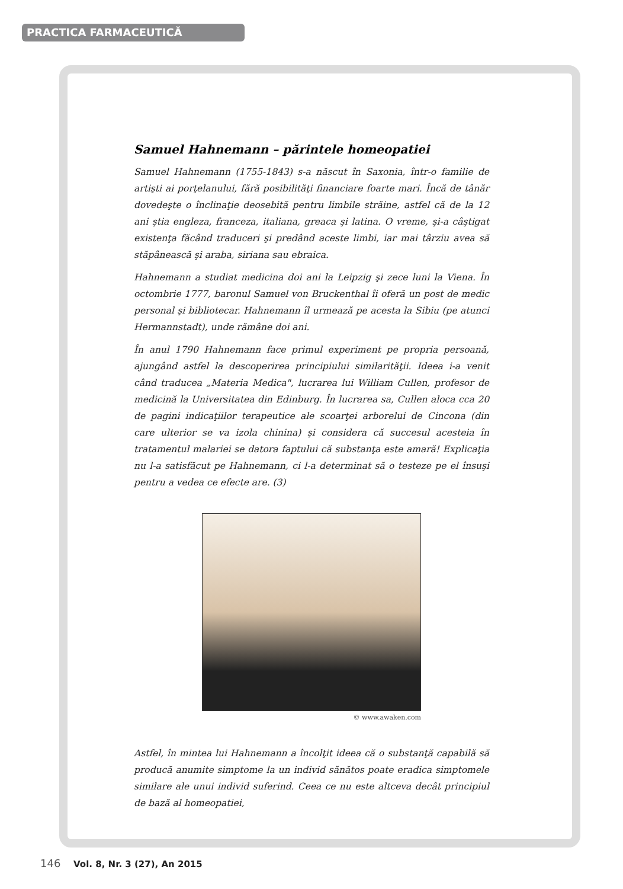PRACTICA FARMACEUTICĂ
Samuel Hahnemann – părintele homeopatiei
Samuel Hahnemann (1755-1843) s-a născut în Saxonia, într-o familie de artişti ai porţelanului, fără posibilităţi financiare foarte mari. Încă de tânăr dovedeşte o înclinaţie deosebită pentru limbile străine, astfel că de la 12 ani ştia engleza, franceza, italiana, greaca şi latina. O vreme, şi-a câştigat existenţa făcând traduceri şi predând aceste limbi, iar mai târziu avea să stăpânească şi araba, siriana sau ebraica.
Hahnemann a studiat medicina doi ani la Leipzig şi zece luni la Viena. În octombrie 1777, baronul Samuel von Bruckenthal îi oferă un post de medic personal şi bibliotecar. Hahnemann îl urmează pe acesta la Sibiu (pe atunci Hermannstadt), unde rămâne doi ani.
În anul 1790 Hahnemann face primul experiment pe propria persoană, ajungând astfel la descoperirea principiului similarităţii. Ideea i-a venit când traducea „Materia Medica", lucrarea lui William Cullen, profesor de medicină la Universitatea din Edinburg. În lucrarea sa, Cullen aloca cca 20 de pagini indicaţiilor terapeutice ale scoarţei arborelui de Cincona (din care ulterior se va izola chinina) şi considera că succesul acesteia în tratamentul malariei se datora faptului că substanţa este amară! Explicaţia nu l-a satisfăcut pe Hahnemann, ci l-a determinat să o testeze pe el însuşi pentru a vedea ce efecte are. (3)
© www.awaken.com
Astfel, în mintea lui Hahnemann a încolţit ideea că o substanţă capabilă să producă anumite simptome la un individ sănătos poate eradica simptomele similare ale unui individ suferind. Ceea ce nu este altceva decât principiul de bază al homeopatiei,
146 Vol. 8, Nr. 3 (27), An 2015